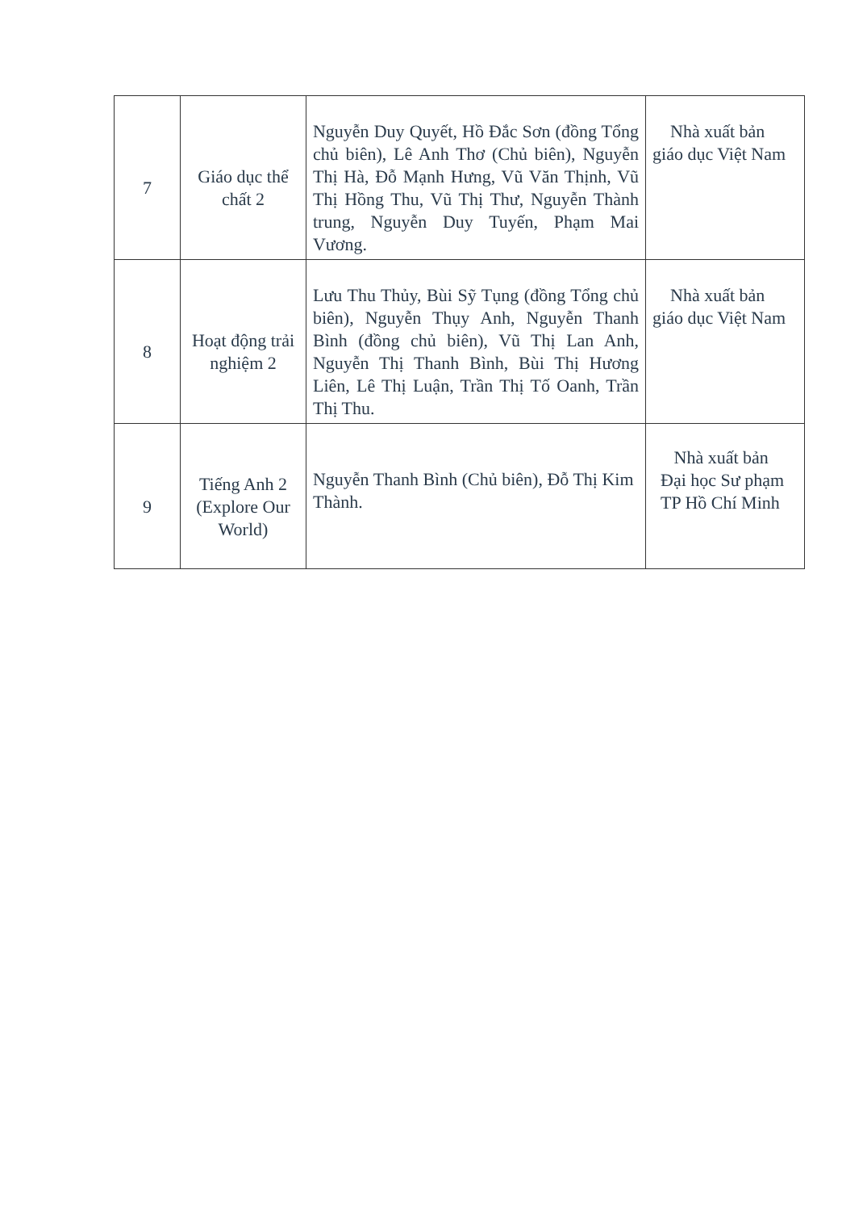| 7 | Giáo dục thể chất 2 | Nguyễn Duy Quyết, Hồ Đắc Sơn (đồng Tổng chủ biên), Lê Anh Thơ (Chủ biên), Nguyễn Thị Hà, Đỗ Mạnh Hưng, Vũ Văn Thịnh, Vũ Thị Hồng Thu, Vũ Thị Thư, Nguyễn Thành trung, Nguyễn Duy Tuyến, Phạm Mai Vương. | Nhà xuất bản giáo dục Việt Nam |
| 8 | Hoạt động trải nghiệm 2 | Lưu Thu Thủy, Bùi Sỹ Tụng (đồng Tổng chủ biên), Nguyễn Thụy Anh, Nguyễn Thanh Bình (đồng chủ biên), Vũ Thị Lan Anh, Nguyễn Thị Thanh Bình, Bùi Thị Hương Liên, Lê Thị Luận, Trần Thị Tố Oanh, Trần Thị Thu. | Nhà xuất bản giáo dục Việt Nam |
| 9 | Tiếng Anh 2 (Explore Our World) | Nguyễn Thanh Bình (Chủ biên), Đỗ Thị Kim Thành. | Nhà xuất bản Đại học Sư phạm TP Hồ Chí Minh |